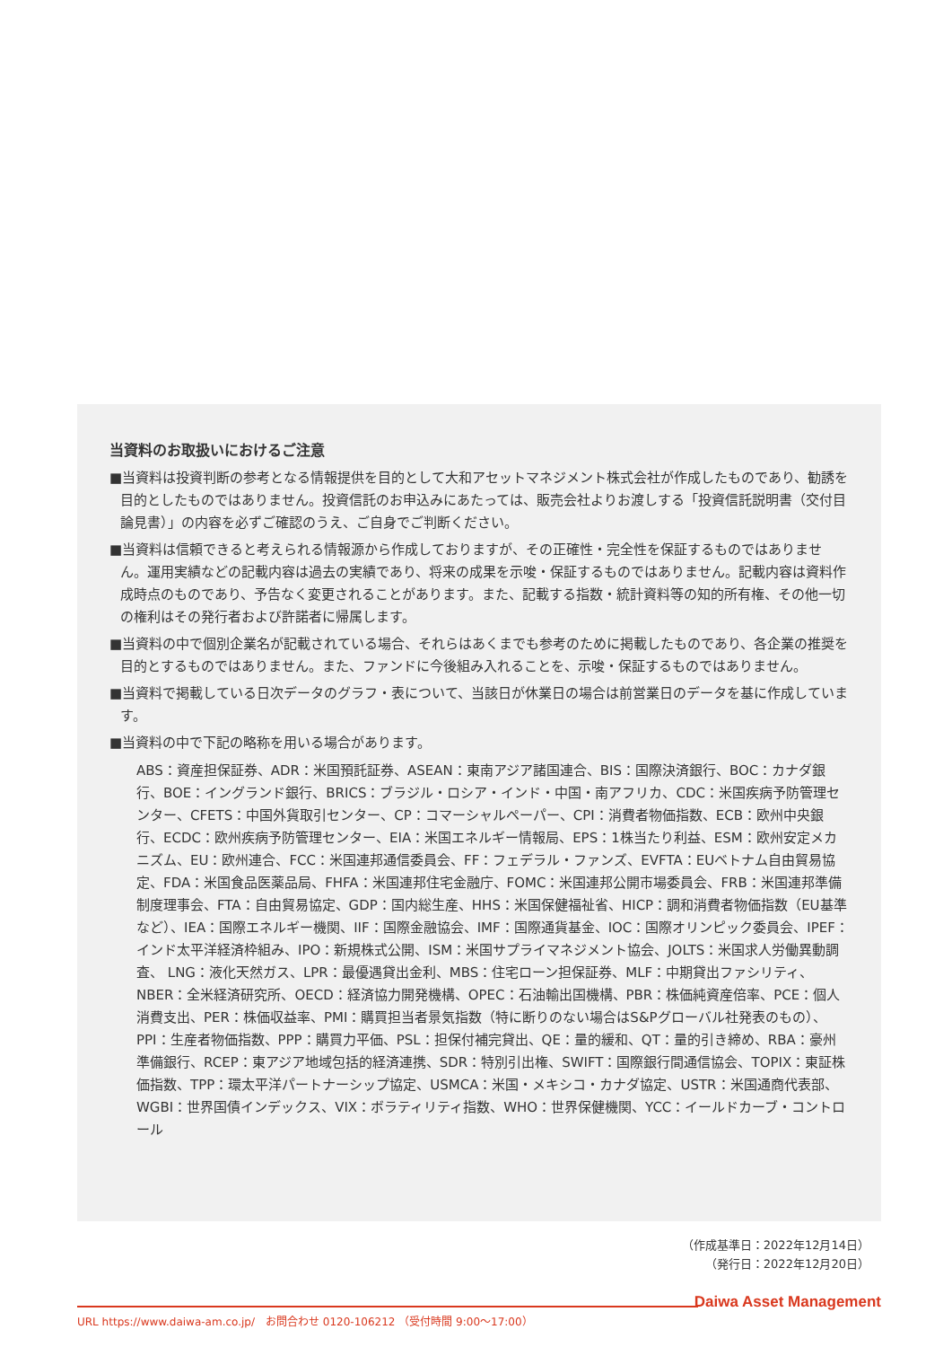当資料のお取扱いにおけるご注意
■当資料は投資判断の参考となる情報提供を目的として大和アセットマネジメント株式会社が作成したものであり、勧誘を目的としたものではありません。投資信託のお申込みにあたっては、販売会社よりお渡しする「投資信託説明書（交付目論見書）」の内容を必ずご確認のうえ、ご自身でご判断ください。
■当資料は信頼できると考えられる情報源から作成しておりますが、その正確性・完全性を保証するものではありません。運用実績などの記載内容は過去の実績であり、将来の成果を示唆・保証するものではありません。記載内容は資料作成時点のものであり、予告なく変更されることがあります。また、記載する指数・統計資料等の知的所有権、その他一切の権利はその発行者および許諾者に帰属します。
■当資料の中で個別企業名が記載されている場合、それらはあくまでも参考のために掲載したものであり、各企業の推奨を目的とするものではありません。また、ファンドに今後組み入れることを、示唆・保証するものではありません。
■当資料で掲載している日次データのグラフ・表について、当該日が休業日の場合は前営業日のデータを基に作成しています。
■当資料の中で下記の略称を用いる場合があります。
ABS：資産担保証券、ADR：米国預託証券、ASEAN：東南アジア諸国連合、BIS：国際決済銀行、BOC：カナダ銀行、BOE：イングランド銀行、BRICS：ブラジル・ロシア・インド・中国・南アフリカ、CDC：米国疾病予防管理センター、CFETS：中国外貨取引センター、CP：コマーシャルペーパー、CPI：消費者物価指数、ECB：欧州中央銀行、ECDC：欧州疾病予防管理センター、EIA：米国エネルギー情報局、EPS：1株当たり利益、ESM：欧州安定メカニズム、EU：欧州連合、FCC：米国連邦通信委員会、FF：フェデラル・ファンズ、EVFTA：EUベトナム自由貿易協定、FDA：米国食品医薬品局、FHFA：米国連邦住宅金融庁、FOMC：米国連邦公開市場委員会、FRB：米国連邦準備制度理事会、FTA：自由貿易協定、GDP：国内総生産、HHS：米国保健福祉省、HICP：調和消費者物価指数（EU基準など）、IEA：国際エネルギー機関、IIF：国際金融協会、IMF：国際通貨基金、IOC：国際オリンピック委員会、IPEF：インド太平洋経済枠組み、IPO：新規株式公開、ISM：米国サプライマネジメント協会、JOLTS：米国求人労働異動調査、 LNG：液化天然ガス、LPR：最優遇貸出金利、MBS：住宅ローン担保証券、MLF：中期貸出ファシリティ、NBER：全米経済研究所、OECD：経済協力開発機構、OPEC：石油輸出国機構、PBR：株価純資産倍率、PCE：個人消費支出、PER：株価収益率、PMI：購買担当者景気指数（特に断りのない場合はS&Pグローバル社発表のもの）、PPI：生産者物価指数、PPP：購買力平価、PSL：担保付補完貸出、QE：量的緩和、QT：量的引き締め、RBA：豪州準備銀行、RCEP：東アジア地域包括的経済連携、SDR：特別引出権、SWIFT：国際銀行間通信協会、TOPIX：東証株価指数、TPP：環太平洋パートナーシップ協定、USMCA：米国・メキシコ・カナダ協定、USTR：米国通商代表部、WGBI：世界国債インデックス、VIX：ボラティリティ指数、WHO：世界保健機関、YCC：イールドカーブ・コントロール
（作成基準日：2022年12月14日）
（発行日：2022年12月20日）
Daiwa Asset Management
URL https://www.daiwa-am.co.jp/　お問合わせ 0120-106212 （受付時間 9:00～17:00）